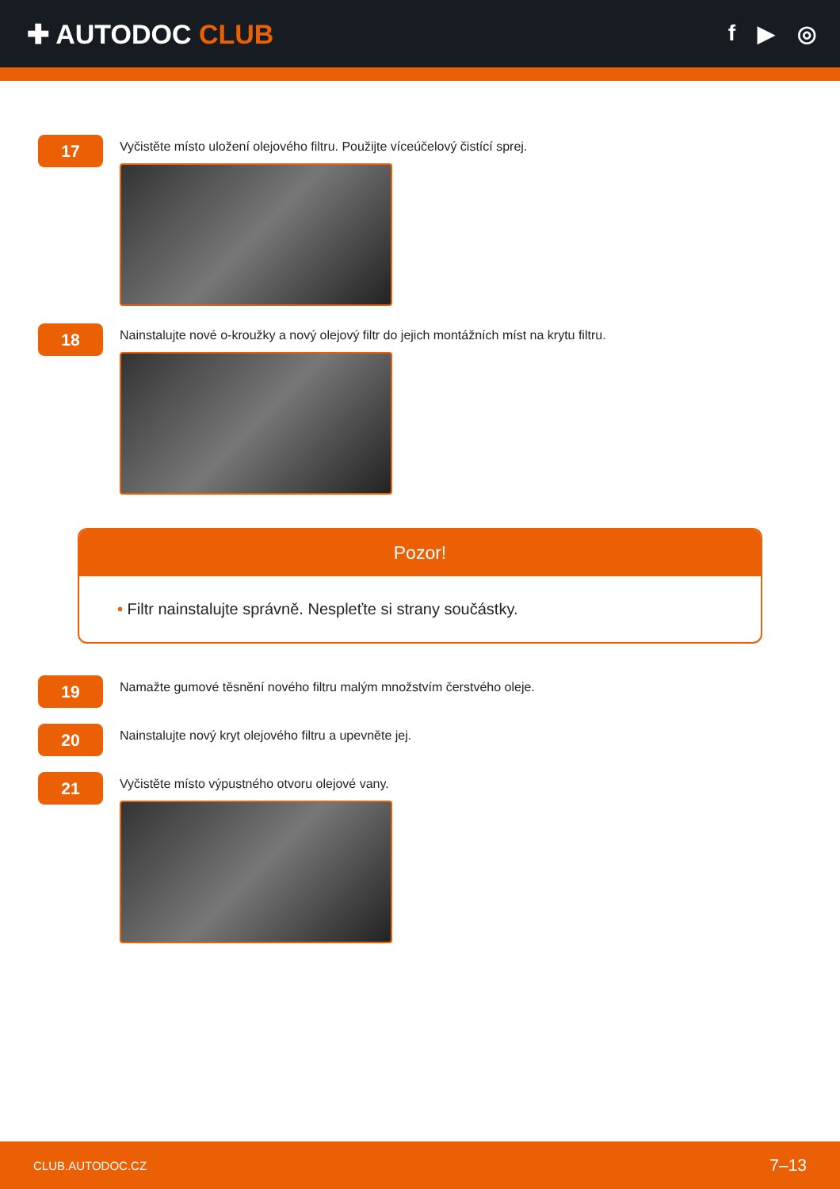✚ AUTODOC CLUB
f ▶ ◎
17
Vyčistěte místo uložení olejového filtru. Použijte víceúčelový čistící sprej.
18
Nainstalujte nové o-kroužky a nový olejový filtr do jejich montážních míst na krytu filtru.
Pozor!
• Filtr nainstalujte správně. Nespleťte si strany součástky.
19
Namažte gumové těsnění nového filtru malým množstvím čerstvého oleje.
20
Nainstalujte nový kryt olejového filtru a upevněte jej.
21
Vyčistěte místo výpustného otvoru olejové vany.
CLUB.AUTODOC.CZ 7–13